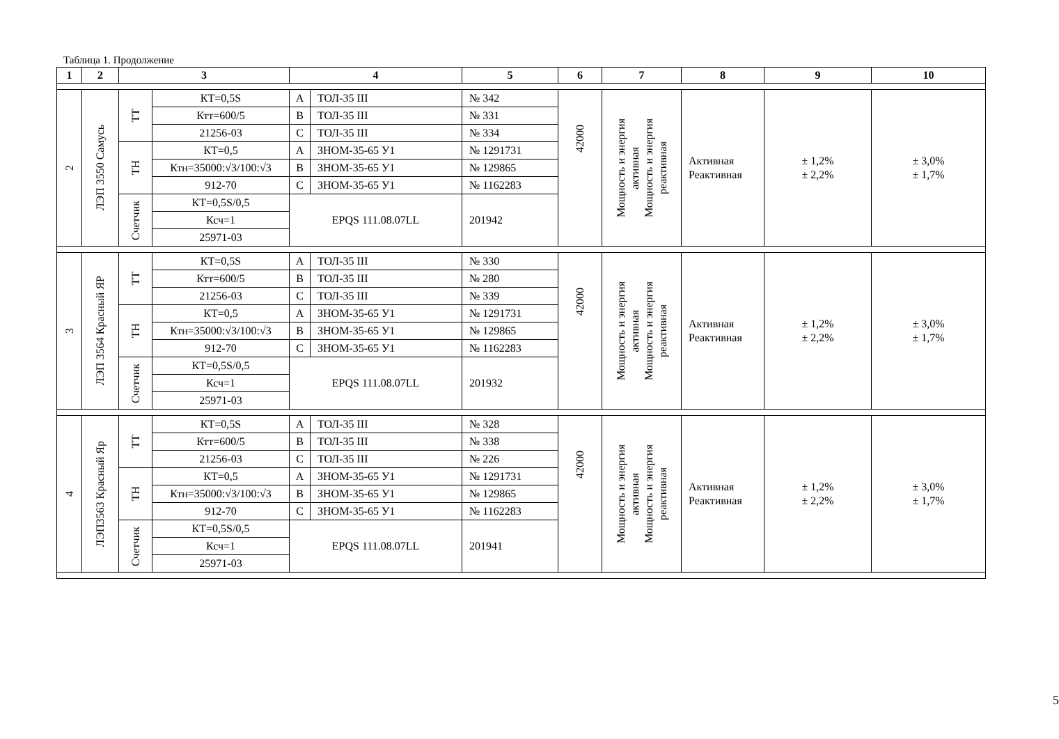Таблица 1. Продолжение
| 1 | 2 | 3 | | 4 | | 5 | 6 | 7 | 8 | 9 | 10 |
| --- | --- | --- | --- | --- | --- | --- | --- | --- | --- | --- | --- |
| 2 | ЛЭП 3550 Самусь | ТТ | КТ=0,5S | А | ТОЛ-35 III | № 342 | 42000 | Мощность и энергия активная Мощность и энергия реактивная | Активная Реактивная | ± 1,2% ± 2,2% | ± 3,0% ± 1,7% |
| | | | Ктт=600/5 | В | ТОЛ-35 III | № 331 | | | | | |
| | | | 21256-03 | С | ТОЛ-35 III | № 334 | | | | | |
| | | ТН | КТ=0,5 | А | ЗНОМ-35-65 У1 | № 1291731 | | | | | |
| | | | Ктн=35000:√3/100:√3 | В | ЗНОМ-35-65 У1 | № 129865 | | | | | |
| | | | 912-70 | С | ЗНОМ-35-65 У1 | № 1162283 | | | | | |
| | | Счетчик | КТ=0,5S/0,5 | EPQS 111.08.07LL | | 201942 | | | | | |
| | | | Ксч=1 | | | | | | | | |
| | | | 25971-03 | | | | | | | | |
| 3 | ЛЭП 3564 Красный ЯР | ТТ | КТ=0,5S | А | ТОЛ-35 III | № 330 | 42000 | Мощность и энергия активная Мощность и энергия реактивная | Активная Реактивная | ± 1,2% ± 2,2% | ± 3,0% ± 1,7% |
| | | | Ктт=600/5 | В | ТОЛ-35 III | № 280 | | | | | |
| | | | 21256-03 | С | ТОЛ-35 III | № 339 | | | | | |
| | | ТН | КТ=0,5 | А | ЗНОМ-35-65 У1 | № 1291731 | | | | | |
| | | | Ктн=35000:√3/100:√3 | В | ЗНОМ-35-65 У1 | № 129865 | | | | | |
| | | | 912-70 | С | ЗНОМ-35-65 У1 | № 1162283 | | | | | |
| | | Счетчик | КТ=0,5S/0,5 | EPQS 111.08.07LL | | 201932 | | | | | |
| | | | Ксч=1 | | | | | | | | |
| | | | 25971-03 | | | | | | | | |
| 4 | ЛЭП3563 Красный Яр | ТТ | КТ=0,5S | А | ТОЛ-35 III | № 328 | 42000 | Мощность и энергия активная Мощность и энергия реактивная | Активная Реактивная | ± 1,2% ± 2,2% | ± 3,0% ± 1,7% |
| | | | Ктт=600/5 | В | ТОЛ-35 III | № 338 | | | | | |
| | | | 21256-03 | С | ТОЛ-35 III | № 226 | | | | | |
| | | ТН | КТ=0,5 | А | ЗНОМ-35-65 У1 | № 1291731 | | | | | |
| | | | Ктн=35000:√3/100:√3 | В | ЗНОМ-35-65 У1 | № 129865 | | | | | |
| | | | 912-70 | С | ЗНОМ-35-65 У1 | № 1162283 | | | | | |
| | | Счетчик | КТ=0,5S/0,5 | EPQS 111.08.07LL | | 201941 | | | | | |
| | | | Ксч=1 | | | | | | | | |
| | | | 25971-03 | | | | | | | | |
5